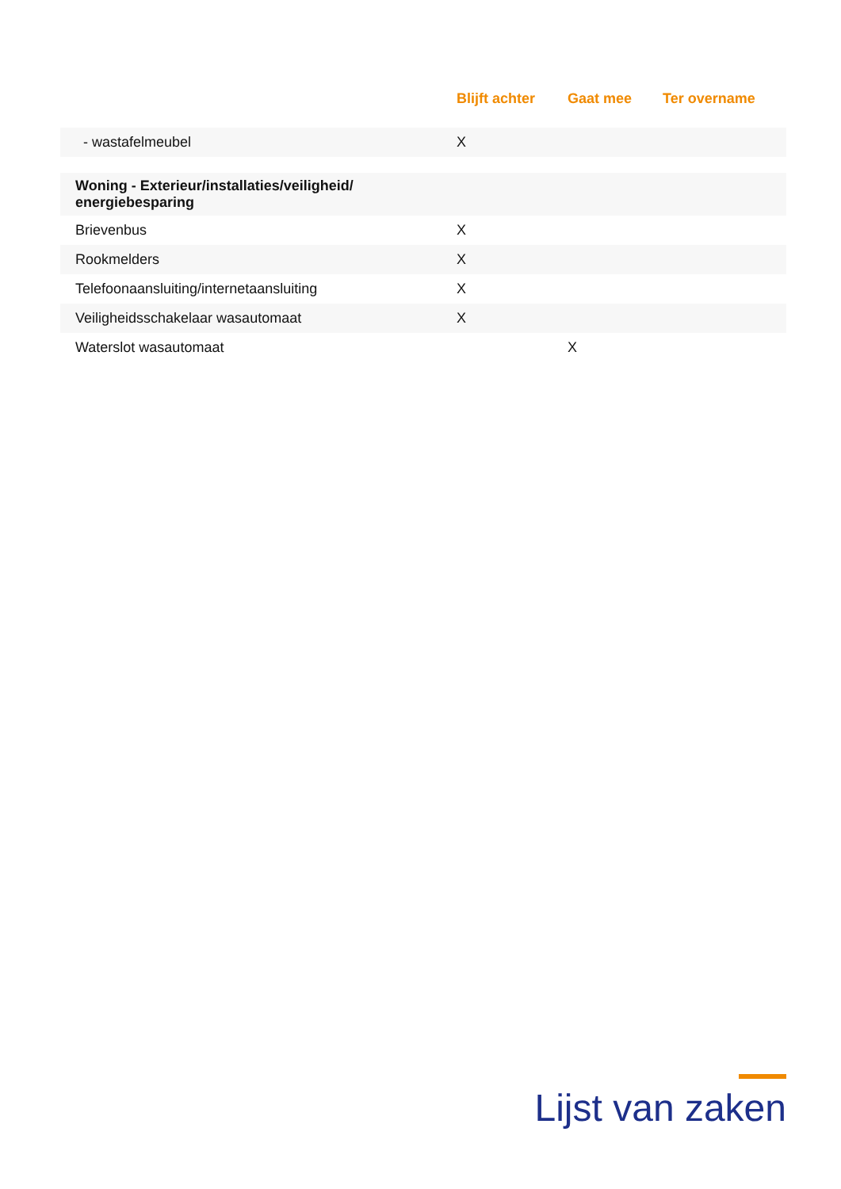| | Blijft achter | Gaat mee | Ter overname |
| --- | --- | --- | --- |
| - wastafelmeubel | X | | |
| Woning - Exterieur/installaties/veiligheid/ energiebesparing | | | |
| Brievenbus | X | | |
| Rookmelders | X | | |
| Telefoonaansluiting/internetaansluiting | X | | |
| Veiligheidsschakelaar wasautomaat | X | | |
| Waterslot wasautomaat | | X | |
Lijst van zaken